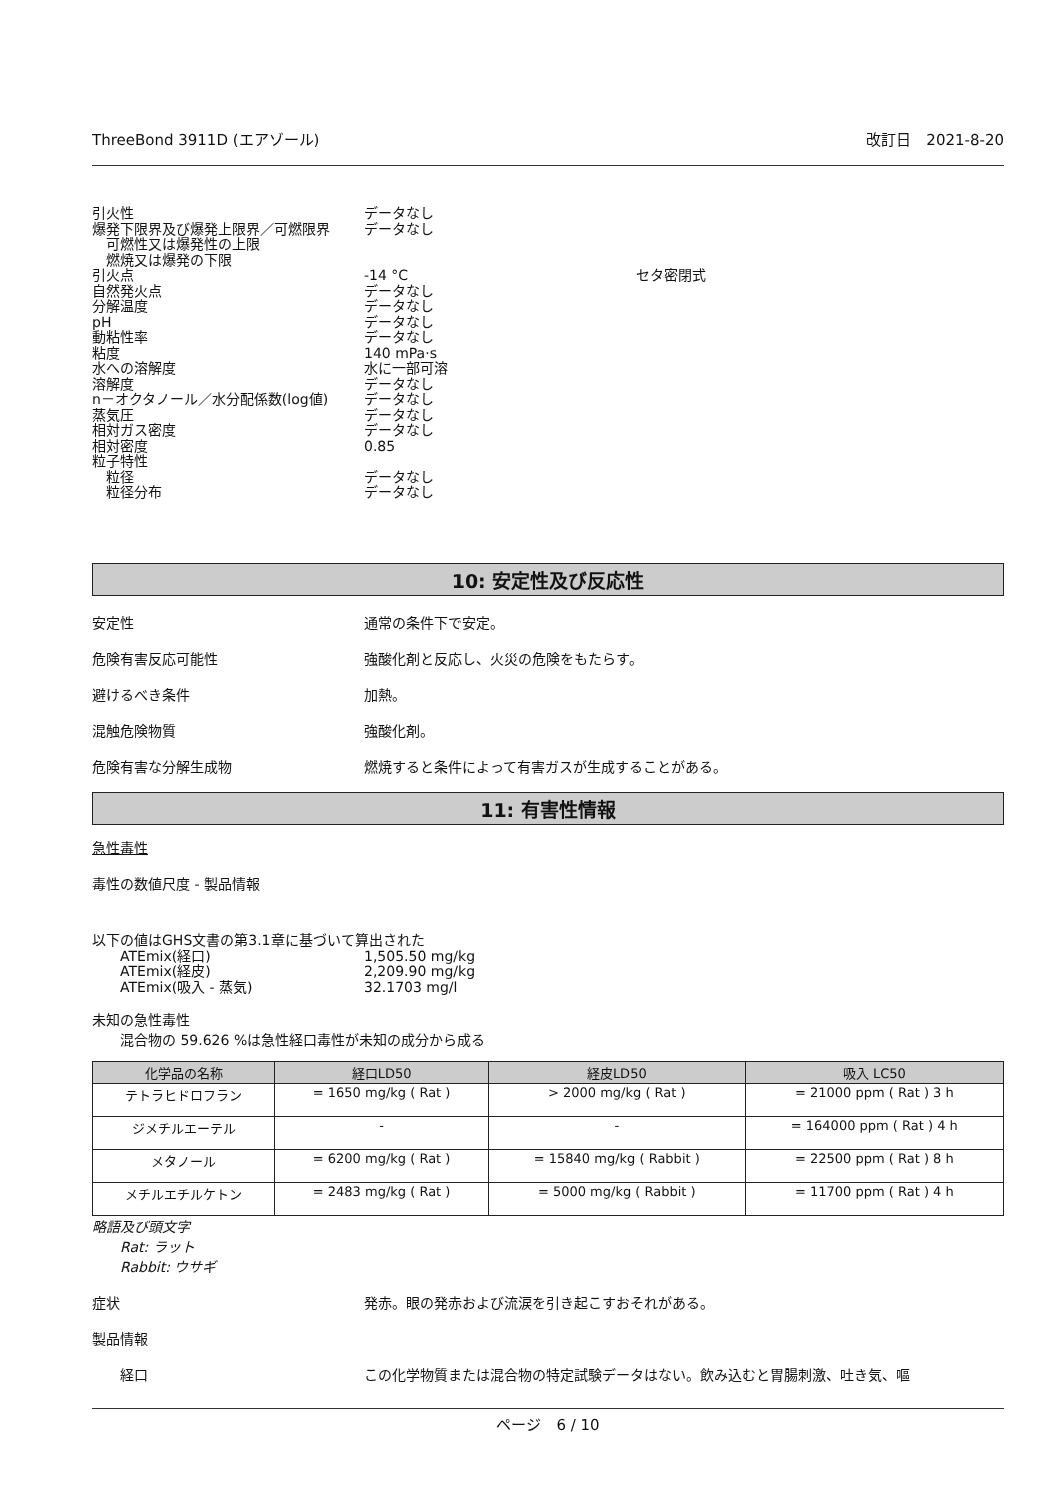ThreeBond 3911D (エアゾール) 改訂日　2021-8-20
引火性 データなし
爆発下限界及び爆発上限界／可燃限界 データなし
　可燃性又は爆発性の上限
　燃焼又は爆発の下限
引火点 -14 °C セタ密閉式
自然発火点 データなし
分解温度 データなし
pH データなし
動粘性率 データなし
粘度 140 mPa·s
水への溶解度 水に一部可溶
溶解度 データなし
n－オクタノール／水分配係数(log値) データなし
蒸気圧 データなし
相対ガス密度 データなし
相対密度 0.85
粒子特性
　粒径 データなし
　粒径分布 データなし
10: 安定性及び反応性
安定性 通常の条件下で安定。
危険有害反応可能性 強酸化剤と反応し、火災の危険をもたらす。
避けるべき条件 加熱。
混触危険物質 強酸化剤。
危険有害な分解生成物 燃焼すると条件によって有害ガスが生成することがある。
11: 有害性情報
急性毒性
毒性の数値尺度 - 製品情報
以下の値はGHS文書の第3.1章に基づいて算出された
ATEmix(経口) 1,505.50 mg/kg
ATEmix(経皮) 2,209.90 mg/kg
ATEmix(吸入 - 蒸気) 32.1703 mg/l
未知の急性毒性
混合物の 59.626 %は急性経口毒性が未知の成分から成る
| 化学品の名称 | 経口LD50 | 経皮LD50 | 吸入 LC50 |
| --- | --- | --- | --- |
| テトラヒドロフラン | = 1650 mg/kg ( Rat ) | > 2000 mg/kg ( Rat ) | = 21000 ppm ( Rat ) 3 h |
| ジメチルエーテル | - | - | = 164000 ppm ( Rat ) 4 h |
| メタノール | = 6200 mg/kg ( Rat ) | = 15840 mg/kg ( Rabbit ) | = 22500 ppm ( Rat ) 8 h |
| メチルエチルケトン | = 2483 mg/kg ( Rat ) | = 5000 mg/kg ( Rabbit ) | = 11700 ppm ( Rat ) 4 h |
略語及び頭文字
Rat: ラット
Rabbit: ウサギ
症状 発赤。眼の発赤および流涙を引き起こすおそれがある。
製品情報
経口 この化学物質または混合物の特定試験データはない。飲み込むと胃腸刺激、吐き気、嘔
ページ　6 / 10